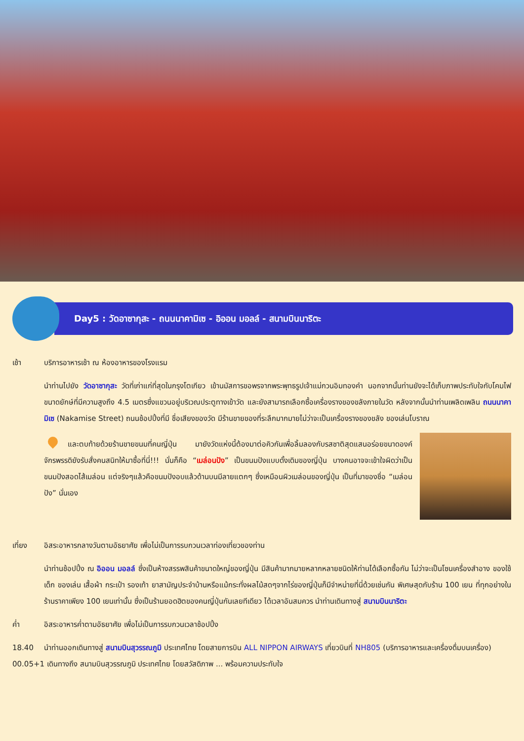Day5 : วัดอาซากุสะ - ถนนนาคามิเซ - อิออน มอลล์ - สนามบินนาริตะ
เช้า บริการอาหารเช้า ณ ห้องอาหารของโรงแรม
นำท่านไปยัง วัดอาซากุสะ วัดที่เก่าแก่ที่สุดในกรุงโตเกียว เข้านมัสการขอพรจากพระพุทธรูปเจ้าแม่กวนอิมทองคำ นอกจากนั้นท่านยังจะได้เก็บภาพประทับใจกับโคมไฟขนาดยักษ์ที่มีความสูงถึง 4.5 เมตรซึ่งแขวนอยู่บริเวณประตูทางเข้าวัด และยังสามารถเลือกซื้อเครื่องรางของขลังภายในวัด หลังจากนั้นนำท่านเพลิดเพลิน ถนนนาคามิเซ (Nakamise Street) ถนนช้อปปิ้งที่มี ชื่อเสียงของวัด มีร้านขายของที่ระลึกมากมายไม่ว่าจะเป็นเครื่องรางของขลัง ของเล่นโบราณ
และตบท้ายด้วยร้านขายขนมที่คนญี่ปุ่น มายังวัดแห่งนี้ต้องมาต่อคิวกันเพื่อลิ้มลองกับรสชาติสุดแสนอร่อยขนาดองค์จักรพรรดิยังรับสั่งคนสนิทให้มาซื้อที่นี่!!! นั่นก็คือ “เมล่อนปัง” เป็นขนมปังแบบดั้งเดิมของญี่ปุ่น บางคนอาจจะเข้าใจผิดว่าเป็นขนมปังสอดไส้เมล่อน แต่จริงๆแล้วคือขนมปังอบแล้วด้านบนมีลายแตกๆ ซึ่งเหมือนผิวเมล่อนของญี่ปุ่น เป็นที่มาของชื่อ “เมล่อนปัง” นั่นเอง
เที่ยง อิสระอาหารกลางวันตามอัธยาศัย เพื่อไม่เป็นการรบกวนเวลาท่องเที่ยวของท่าน
นำท่านช้อปปิ้ง ณ อิออน มอลล์ ซึ่งเป็นห้างสรรพสินค้าขนาดใหญ่ของญี่ปุ่น มีสินค้ามากมายหลากหลายชนิดให้ท่านได้เลือกซื้อกัน ไม่ว่าจะเป็นโซนเครื่องสำอาง ของใช้เด็ก ของเล่น เสื้อผ้า กระเป๋า รองเท้า ยาสามัญประจำบ้านหรือแม้กระทั่งผลไม้สดๆจากไร่ของญี่ปุ่นก็มีจำหน่ายที่นี่ด้วยเช่นกัน พิเศษสุดกับร้าน 100 เยน ที่ทุกอย่างในร้านราคาเพียง 100 เยนเท่านั้น ซึ่งเป็นร้านยอดฮิตของคนญี่ปุ่นกันเลยทีเดียว ได้เวลาอันสมควร นำท่านเดินทางสู่ สนามบินนาริตะ
ค่ำ อิสระอาหารค่ำตามอัธยาศัย เพื่อไม่เป็นการรบกวนเวลาช้อปปิ้ง
18.40 นำท่านออกเดินทางสู่ สนามบินสุวรรณภูมิ ประเทศไทย โดยสายการบิน ALL NIPPON AIRWAYS เที่ยวบินที่ NH805 (บริการอาหารและเครื่องดื่มบนเครื่อง)
00.05+1 เดินทางถึง สนามบินสุวรรณภูมิ ประเทศไทย โดยสวัสดิภาพ ... พร้อมความประทับใจ